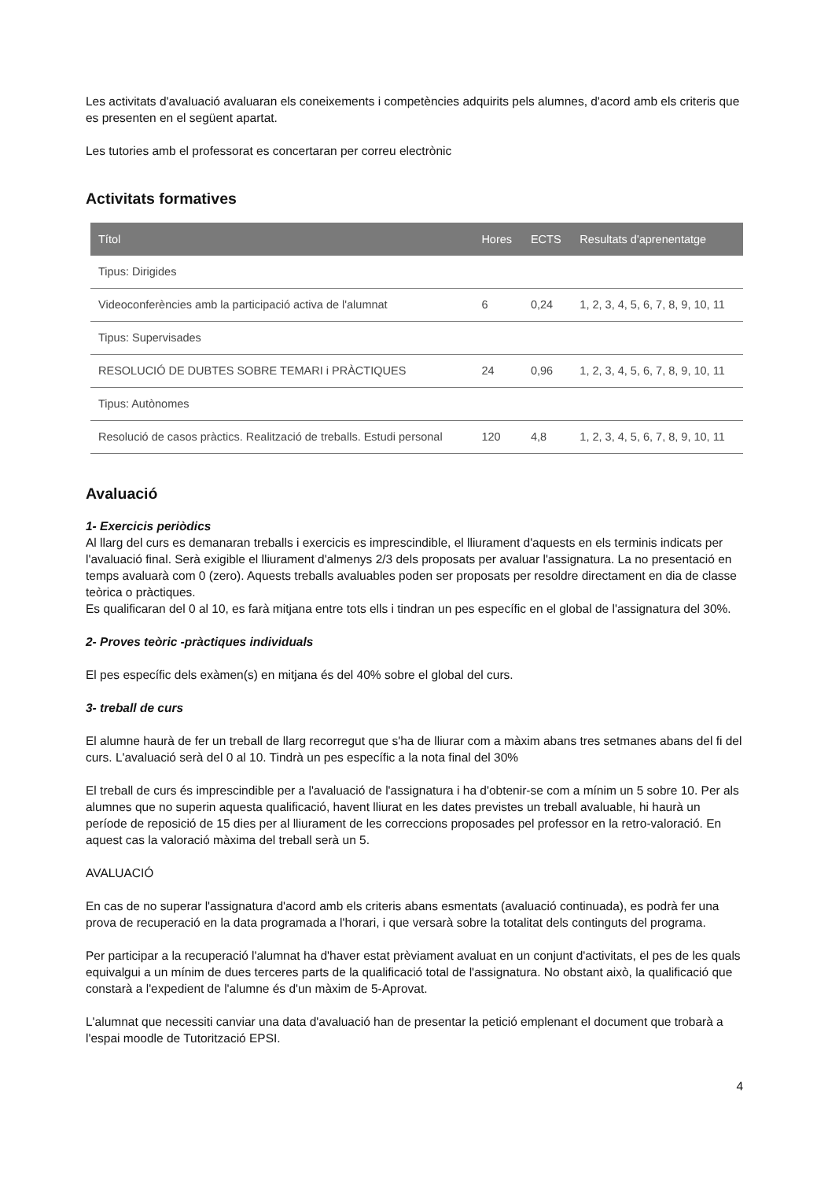Les activitats d'avaluació avaluaran els coneixements i competències adquirits pels alumnes, d'acord amb els criteris que es presenten en el següent apartat.
Les tutories amb el professorat es concertaran per correu electrònic
Activitats formatives
| Títol | Hores | ECTS | Resultats d'aprenentatge |
| --- | --- | --- | --- |
| Tipus: Dirigides | | | |
| Videoconferències amb la participació activa de l'alumnat | 6 | 0,24 | 1, 2, 3, 4, 5, 6, 7, 8, 9, 10, 11 |
| Tipus: Supervisades | | | |
| RESOLUCIÓ DE DUBTES SOBRE TEMARI i PRÀCTIQUES | 24 | 0,96 | 1, 2, 3, 4, 5, 6, 7, 8, 9, 10, 11 |
| Tipus: Autònomes | | | |
| Resolució de casos pràctics. Realització de treballs. Estudi personal | 120 | 4,8 | 1, 2, 3, 4, 5, 6, 7, 8, 9, 10, 11 |
Avaluació
1- Exercicis periòdics
Al llarg del curs es demanaran treballs i exercicis es imprescindible, el lliurament d'aquests en els terminis indicats per l'avaluació final. Serà exigible el lliurament d'almenys 2/3 dels proposats per avaluar l'assignatura. La no presentació en temps avaluarà com 0 (zero). Aquests treballs avaluables poden ser proposats per resoldre directament en dia de classe teòrica o pràctiques.
Es qualificaran del 0 al 10, es farà mitjana entre tots ells i tindran un pes específic en el global de l'assignatura del 30%.
2- Proves teòric -pràctiques individuals
El pes específic dels exàmen(s) en mitjana és del 40% sobre el global del curs.
3- treball de curs
El alumne haurà de fer un treball de llarg recorregut que s'ha de lliurar com a màxim abans tres setmanes abans del fi del curs. L'avaluació serà del 0 al 10. Tindrà un pes específic a la nota final del 30%
El treball de curs és imprescindible per a l'avaluació de l'assignatura i ha d'obtenir-se com a mínim un 5 sobre 10. Per als alumnes que no superin aquesta qualificació, havent lliurat en les dates previstes un treball avaluable, hi haurà un període de reposició de 15 dies per al lliurament de les correccions proposades pel professor en la retro-valoració. En aquest cas la valoració màxima del treball serà un 5.
AVALUACIÓ
En cas de no superar l'assignatura d'acord amb els criteris abans esmentats (avaluació continuada), es podrà fer una prova de recuperació en la data programada a l'horari, i que versarà sobre la totalitat dels continguts del programa.
Per participar a la recuperació l'alumnat ha d'haver estat prèviament avaluat en un conjunt d'activitats, el pes de les quals equivalgui a un mínim de dues terceres parts de la qualificació total de l'assignatura. No obstant això, la qualificació que constarà a l'expedient de l'alumne és d'un màxim de 5-Aprovat.
L'alumnat que necessiti canviar una data d'avaluació han de presentar la petició emplenant el document que trobarà a l'espai moodle de Tutorització EPSI.
4